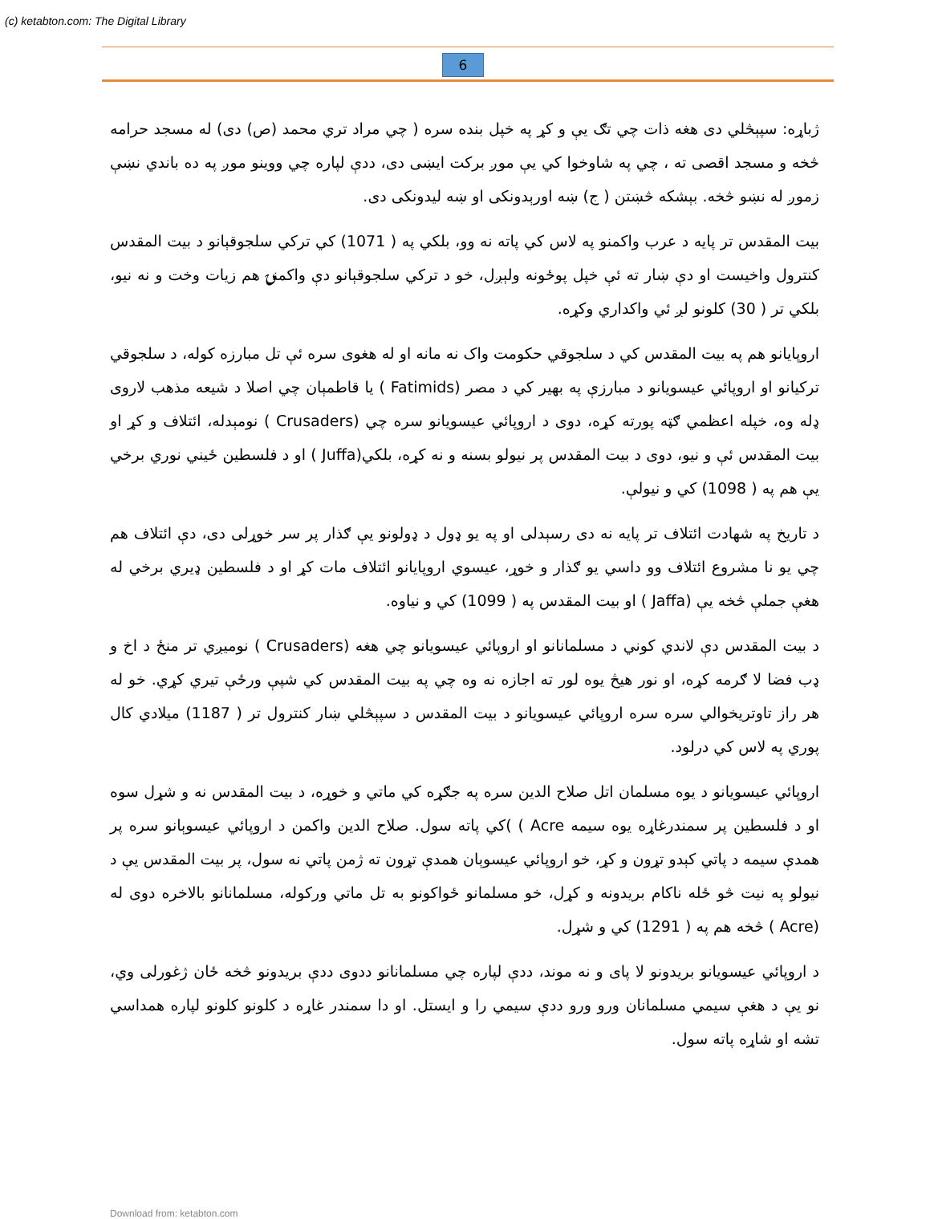(c) ketabton.com: The Digital Library
6
ژباړه: سپېڅلي دی هغه ذات چي تګ يې و کړ په خپل بنده سره ( چي مراد تري محمد (ص) دی) له مسجد حرامه څخه و مسجد اقصی ته ، چي په شاوخوا کي يې موږ برکت ايښی دی، ددې لپاره چي ووينو موږ په ده باندي نښې زموږ له نښو څخه. بېشکه څښتن ( ج) ښه اورېدونکی او ښه ليدونکی دی.
بيت المقدس تر پايه د عرب واکمنو په لاس کي پاته نه وو، بلکي په ( 1071) کي ترکي سلجوقېانو د بيت المقدس کنترول واخيست او دې ښار ته ئې خپل پوځونه ولېږل، خو د ترکي سلجوقېانو دې واکمنۍ هم زيات وخت و نه نيو، بلکي تر ( 30) کلونو لږ ئي واکداري وکړه.
اروپايانو هم په بيت المقدس کي د سلجوقي حکومت واک نه مانه او له هغوی سره ئې تل مبارزه کوله، د سلجوقي ترکيانو او اروپائي عيسويانو د مبارزې په بهير کي د مصر (Fatimids ) يا قاطمېان چي اصلا د شيعه مذهب لاروی ډله وه، خپله اعظمي ګټه پورته کړه، دوی د اروپائي عيسويانو سره چي (Crusaders ) نومېدله، ائتلاف و کړ او بيت المقدس ئې و نيو، دوی د بيت المقدس پر نيولو بسنه و نه کړه، بلکي(Juffa ) او د فلسطين ځيني نوري برخي يې هم په ( 1098) کي و نيولې.
د تاريخ په شهادت ائتلاف تر پايه نه دی رسېدلی او په يو ډول د ډولونو يې ګذار پر سر خوړلی دی، دې ائتلاف هم چي يو نا مشروع ائتلاف وو داسي يو ګذار و خوړ، عيسوي اروپايانو ائتلاف مات کړ او د فلسطين ډيري برخي له هغې جملې څخه يې (Jaffa ) او بيت المقدس په ( 1099) کي و نياوه.
د بيت المقدس دې لاندي کوني د مسلمانانو او اروپائي عيسويانو چي هغه (Crusaders ) نوميږي تر منځ د اخ و ډب فضا لا ګرمه کړه، او نور هيڅ يوه لور ته اجازه نه وه چي په بيت المقدس کي شپې ورځې تيري کړي. خو له هر راز تاوتريخوالي سره سره اروپائي عيسويانو د بيت المقدس د سپېڅلي ښار کنترول تر ( 1187) ميلادي کال پوري په لاس کي درلود.
اروپائي عيسويانو د يوه مسلمان اتل صلاح الدين سره په جګړه کي ماتي و خوړه، د بيت المقدس نه و شړل سوه او د فلسطين پر سمندرغاړه يوه سيمه Acre ) )کي پاته سول. صلاح الدين واکمن د اروپائي عيسوېانو سره پر همدې سيمه د پاتي کېدو تړون و کړ، خو اروپائي عيسوېان همدې تړون ته ژمن پاتي نه سول، پر بيت المقدس يې د نيولو په نيت څو ځله ناکام بريدونه و کړل، خو مسلمانو ځواکونو به تل ماتي ورکوله، مسلمانانو بالاخره دوی له (Acre ) څخه هم په ( 1291) کي و شړل.
د اروپائي عيسويانو بريدونو لا پای و نه موند، ددې لپاره چي مسلمانانو ددوی ددې بريدونو څخه ځان ژغورلی وي، نو يې د هغې سيمي مسلمانان ورو ورو ددې سيمي را و ايستل. او دا سمندر غاړه د کلونو کلونو لپاره همداسي تشه او شاړه پاته سول.
Download from: ketabton.com